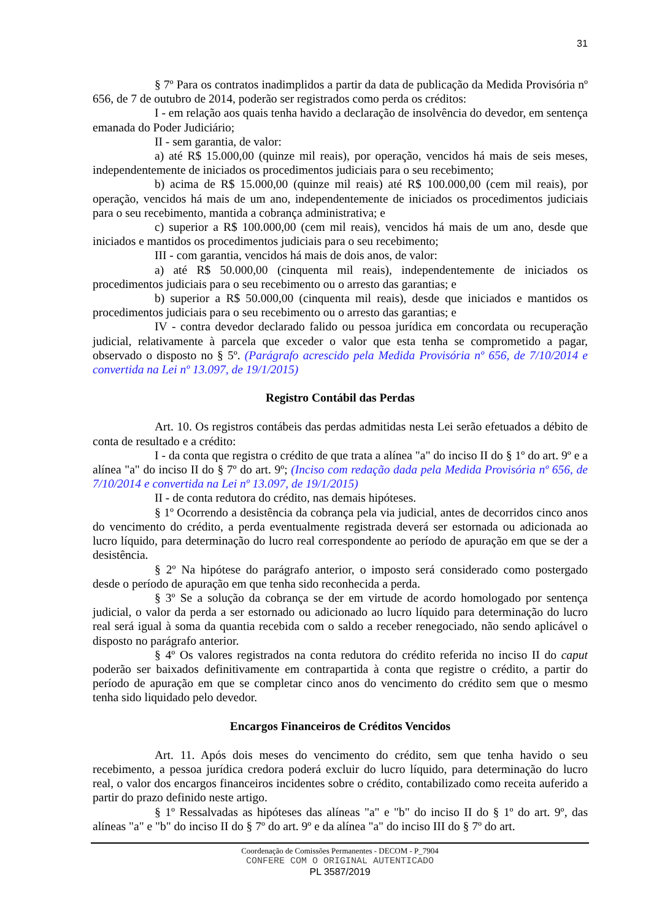31
§ 7º Para os contratos inadimplidos a partir da data de publicação da Medida Provisória nº 656, de 7 de outubro de 2014, poderão ser registrados como perda os créditos:
I - em relação aos quais tenha havido a declaração de insolvência do devedor, em sentença emanada do Poder Judiciário;
II - sem garantia, de valor:
a) até R$ 15.000,00 (quinze mil reais), por operação, vencidos há mais de seis meses, independentemente de iniciados os procedimentos judiciais para o seu recebimento;
b) acima de R$ 15.000,00 (quinze mil reais) até R$ 100.000,00 (cem mil reais), por operação, vencidos há mais de um ano, independentemente de iniciados os procedimentos judiciais para o seu recebimento, mantida a cobrança administrativa; e
c) superior a R$ 100.000,00 (cem mil reais), vencidos há mais de um ano, desde que iniciados e mantidos os procedimentos judiciais para o seu recebimento;
III - com garantia, vencidos há mais de dois anos, de valor:
a) até R$ 50.000,00 (cinquenta mil reais), independentemente de iniciados os procedimentos judiciais para o seu recebimento ou o arresto das garantias; e
b) superior a R$ 50.000,00 (cinquenta mil reais), desde que iniciados e mantidos os procedimentos judiciais para o seu recebimento ou o arresto das garantias; e
IV - contra devedor declarado falido ou pessoa jurídica em concordata ou recuperação judicial, relativamente à parcela que exceder o valor que esta tenha se comprometido a pagar, observado o disposto no § 5º. (Parágrafo acrescido pela Medida Provisória nº 656, de 7/10/2014 e convertida na Lei nº 13.097, de 19/1/2015)
Registro Contábil das Perdas
Art. 10. Os registros contábeis das perdas admitidas nesta Lei serão efetuados a débito de conta de resultado e a crédito:
I - da conta que registra o crédito de que trata a alínea "a" do inciso II do § 1º do art. 9º e a alínea "a" do inciso II do § 7º do art. 9º; (Inciso com redação dada pela Medida Provisória nº 656, de 7/10/2014 e convertida na Lei nº 13.097, de 19/1/2015)
II - de conta redutora do crédito, nas demais hipóteses.
§ 1º Ocorrendo a desistência da cobrança pela via judicial, antes de decorridos cinco anos do vencimento do crédito, a perda eventualmente registrada deverá ser estornada ou adicionada ao lucro líquido, para determinação do lucro real correspondente ao período de apuração em que se der a desistência.
§ 2º Na hipótese do parágrafo anterior, o imposto será considerado como postergado desde o período de apuração em que tenha sido reconhecida a perda.
§ 3º Se a solução da cobrança se der em virtude de acordo homologado por sentença judicial, o valor da perda a ser estornado ou adicionado ao lucro líquido para determinação do lucro real será igual à soma da quantia recebida com o saldo a receber renegociado, não sendo aplicável o disposto no parágrafo anterior.
§ 4º Os valores registrados na conta redutora do crédito referida no inciso II do caput poderão ser baixados definitivamente em contrapartida à conta que registre o crédito, a partir do período de apuração em que se completar cinco anos do vencimento do crédito sem que o mesmo tenha sido liquidado pelo devedor.
Encargos Financeiros de Créditos Vencidos
Art. 11. Após dois meses do vencimento do crédito, sem que tenha havido o seu recebimento, a pessoa jurídica credora poderá excluir do lucro líquido, para determinação do lucro real, o valor dos encargos financeiros incidentes sobre o crédito, contabilizado como receita auferido a partir do prazo definido neste artigo.
§ 1º Ressalvadas as hipóteses das alíneas "a" e "b" do inciso II do § 1º do art. 9º, das alíneas "a" e "b" do inciso II do § 7º do art. 9º e da alínea "a" do inciso III do § 7º do art.
Coordenação de Comissões Permanentes - DECOM - P_7904
CONFERE COM O ORIGINAL AUTENTICADO
PL 3587/2019